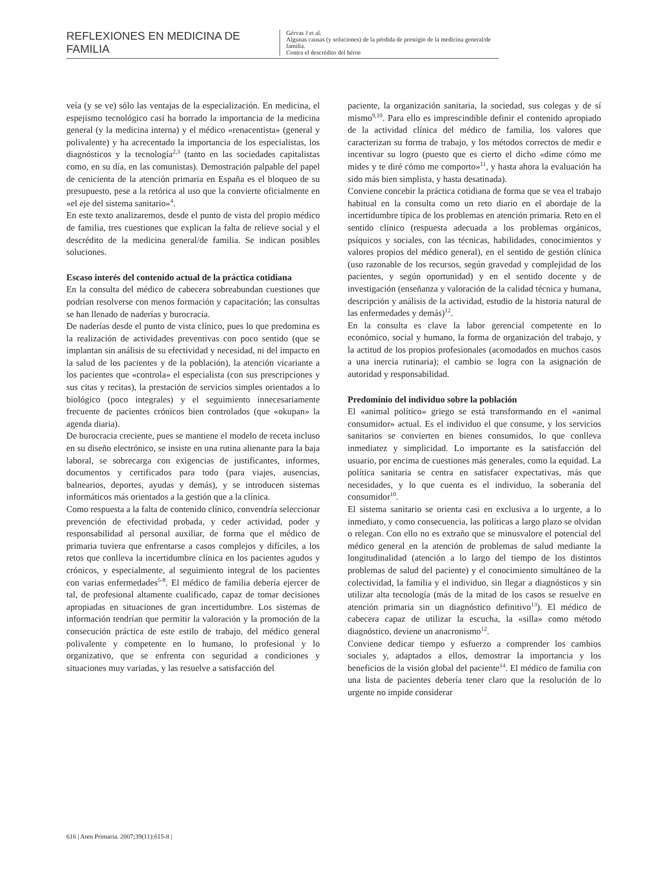REFLEXIONES EN MEDICINA DE FAMILIA
Gérvas J et al.
Algunas causas (y soluciones) de la pérdida de prestigio de la medicina general/de familia.
Contra el descrédito del héroe
veía (y se ve) sólo las ventajas de la especialización. En medicina, el espejismo tecnológico casi ha borrado la importancia de la medicina general (y la medicina interna) y el médico «renacentista» (general y polivalente) y ha acrecentado la importancia de los especialistas, los diagnósticos y la tecnología<sup>2,3</sup> (tanto en las sociedades capitalistas como, en su día, en las comunistas). Demostración palpable del papel de cenicienta de la atención primaria en España es el bloqueo de su presupuesto, pese a la retórica al uso que la convierte oficialmente en «el eje del sistema sanitario»<sup>4</sup>.
En este texto analizaremos, desde el punto de vista del propio médico de familia, tres cuestiones que explican la falta de relieve social y el descrédito de la medicina general/de familia. Se indican posibles soluciones.
Escaso interés del contenido actual de la práctica cotidiana
En la consulta del médico de cabecera sobreabundan cuestiones que podrían resolverse con menos formación y capacitación; las consultas se han llenado de naderías y burocracia.
De naderías desde el punto de vista clínico, pues lo que predomina es la realización de actividades preventivas con poco sentido (que se implantan sin análisis de su efectividad y necesidad, ni del impacto en la salud de los pacientes y de la población), la atención vicariante a los pacientes que «controla» el especialista (con sus prescripciones y sus citas y recitas), la prestación de servicios simples orientados a lo biológico (poco integrales) y el seguimiento innecesariamente frecuente de pacientes crónicos bien controlados (que «okupan» la agenda diaria).
De burocracia creciente, pues se mantiene el modelo de receta incluso en su diseño electrónico, se insiste en una rutina alienante para la baja laboral, se sobrecarga con exigencias de justificantes, informes, documentos y certificados para todo (para viajes, ausencias, balnearios, deportes, ayudas y demás), y se introducen sistemas informáticos más orientados a la gestión que a la clínica.
Como respuesta a la falta de contenido clínico, convendría seleccionar prevención de efectividad probada, y ceder actividad, poder y responsabilidad al personal auxiliar, de forma que el médico de primaria tuviera que enfrentarse a casos complejos y difíciles, a los retos que conlleva la incertidumbre clínica en los pacientes agudos y crónicos, y especialmente, al seguimiento integral de los pacientes con varias enfermedades<sup>5-8</sup>. El médico de familia debería ejercer de tal, de profesional altamente cualificado, capaz de tomar decisiones apropiadas en situaciones de gran incertidumbre. Los sistemas de información tendrían que permitir la valoración y la promoción de la consecución práctica de este estilo de trabajo, del médico general polivalente y competente en lo humano, lo profesional y lo organizativo, que se enfrenta con seguridad a condiciones y situaciones muy variadas, y las resuelve a satisfacción del
paciente, la organización sanitaria, la sociedad, sus colegas y de sí mismo<sup>9,10</sup>. Para ello es imprescindible definir el contenido apropiado de la actividad clínica del médico de familia, los valores que caracterizan su forma de trabajo, y los métodos correctos de medir e incentivar su logro (puesto que es cierto el dicho «dime cómo me mides y te diré cómo me comporto»<sup>11</sup>, y hasta ahora la evaluación ha sido más bien simplista, y hasta desatinada).
Conviene concebir la práctica cotidiana de forma que se vea el trabajo habitual en la consulta como un reto diario en el abordaje de la incertidumbre típica de los problemas en atención primaria. Reto en el sentido clínico (respuesta adecuada a los problemas orgánicos, psíquicos y sociales, con las técnicas, habilidades, conocimientos y valores propios del médico general), en el sentido de gestión clínica (uso razonable de los recursos, según gravedad y complejidad de los pacientes, y según oportunidad) y en el sentido docente y de investigación (enseñanza y valoración de la calidad técnica y humana, descripción y análisis de la actividad, estudio de la historia natural de las enfermedades y demás)<sup>12</sup>.
En la consulta es clave la labor gerencial competente en lo económico, social y humano, la forma de organización del trabajo, y la actitud de los propios profesionales (acomodados en muchos casos a una inercia rutinaria); el cambio se logra con la asignación de autoridad y responsabilidad.
Predominio del individuo sobre la población
El «animal político» griego se está transformando en el «animal consumidor» actual. Es el individuo el que consume, y los servicios sanitarios se convierten en bienes consumidos, lo que conlleva inmediatez y simplicidad. Lo importante es la satisfacción del usuario, por encima de cuestiones más generales, como la equidad. La política sanitaria se centra en satisfacer expectativas, más que necesidades, y lo que cuenta es el individuo, la soberanía del consumidor<sup>10</sup>.
El sistema sanitario se orienta casi en exclusiva a lo urgente, a lo inmediato, y como consecuencia, las políticas a largo plazo se olvidan o relegan. Con ello no es extraño que se minusvalore el potencial del médico general en la atención de problemas de salud mediante la longitudinalidad (atención a lo largo del tiempo de los distintos problemas de salud del paciente) y el conocimiento simultáneo de la colectividad, la familia y el individuo, sin llegar a diagnósticos y sin utilizar alta tecnología (más de la mitad de los casos se resuelve en atención primaria sin un diagnóstico definitivo<sup>13</sup>). El médico de cabecera capaz de utilizar la escucha, la «silla» como método diagnóstico, deviene un anacronismo<sup>12</sup>.
Conviene dedicar tiempo y esfuerzo a comprender los cambios sociales y, adaptados a ellos, demostrar la importancia y los beneficios de la visión global del paciente<sup>14</sup>. El médico de familia con una lista de pacientes debería tener claro que la resolución de lo urgente no impide considerar
616 | Aten Primaria. 2007;39(11):615-8 |